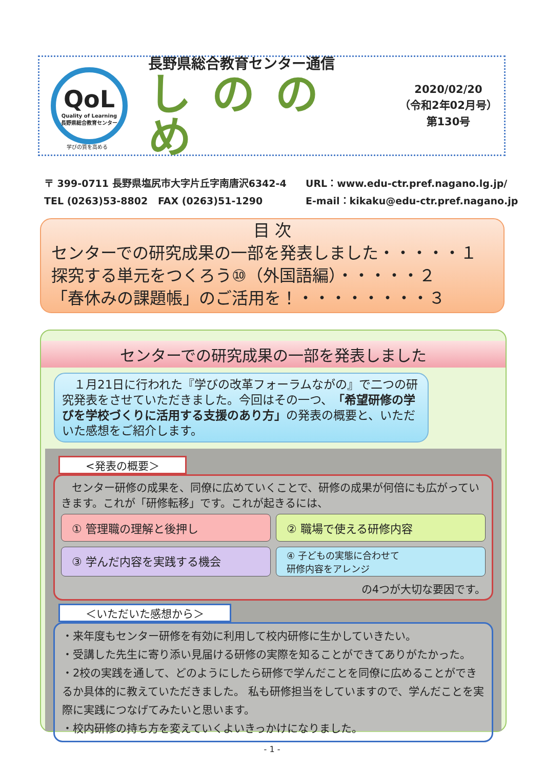QoL
Quality of Learning
長野県総合教育センター
長野県総合教育センター通信
しののめ
2020/02/20
（令和2年02月号）
第130号
学びの質を高める
〒 399-0711 長野県塩尻市大字片丘字南唐沢6342-4 URL：www.edu-ctr.pref.nagano.lg.jp/
TEL (0263)53-8802 FAX (0263)51-1290 E-mail：kikaku@edu-ctr.pref.nagano.jp
目 次
センターでの研究成果の一部を発表しました・・・・・１
探究する単元をつくろう⑩（外国語編）・・・・・２
「春休みの課題帳」のご活用を！・・・・・・・・３
センターでの研究成果の一部を発表しました
　１月21日に行われた『学びの改革フォーラムながの』で二つの研究発表をさせていただきました。今回はその一つ、「希望研修の学びを学校づくりに活用する支援のあり方」の発表の概要と、いただいた感想をご紹介します。
<発表の概要＞
　センター研修の成果を、同僚に広めていくことで、研修の成果が何倍にも広がっていきます。これが「研修転移」です。これが起きるには、
① 管理職の理解と後押し
② 職場で使える研修内容
③ 学んだ内容を実践する機会
④ 子どもの実態に合わせて
研修内容をアレンジ
の4つが大切な要因です。
＜いただいた感想から＞
・来年度もセンター研修を有効に利用して校内研修に生かしていきたい。
・受講した先生に寄り添い見届ける研修の実際を知ることができてありがたかった。
・2校の実践を通して、どのようにしたら研修で学んだことを同僚に広めることができるか具体的に教えていただきました。 私も研修担当をしていますので、学んだことを実際に実践につなげてみたいと思います。
・校内研修の持ち方を変えていくよいきっかけになりました。
- 1 -